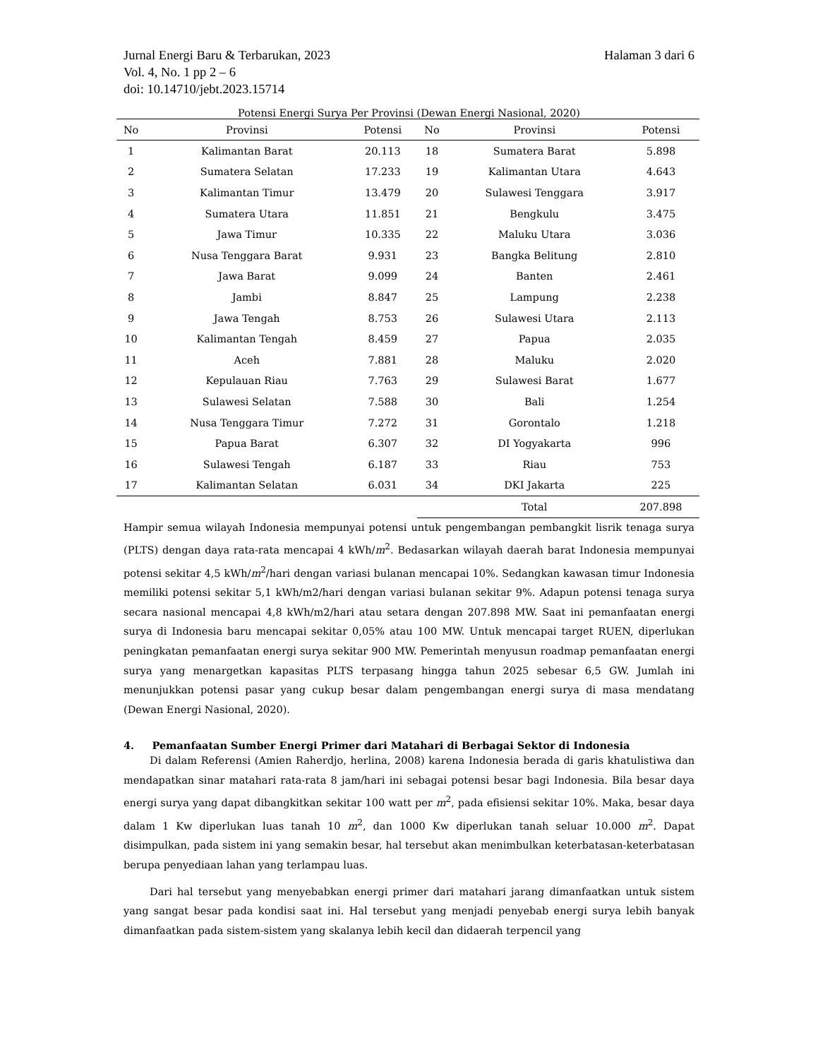Jurnal Energi Baru & Terbarukan, 2023
Vol. 4, No. 1 pp 2 – 6
doi: 10.14710/jebt.2023.15714
Halaman 3 dari 6
Potensi Energi Surya Per Provinsi (Dewan Energi Nasional, 2020)
| No | Provinsi | Potensi | No | Provinsi | Potensi |
| --- | --- | --- | --- | --- | --- |
| 1 | Kalimantan Barat | 20.113 | 18 | Sumatera Barat | 5.898 |
| 2 | Sumatera Selatan | 17.233 | 19 | Kalimantan Utara | 4.643 |
| 3 | Kalimantan Timur | 13.479 | 20 | Sulawesi Tenggara | 3.917 |
| 4 | Sumatera Utara | 11.851 | 21 | Bengkulu | 3.475 |
| 5 | Jawa Timur | 10.335 | 22 | Maluku Utara | 3.036 |
| 6 | Nusa Tenggara Barat | 9.931 | 23 | Bangka Belitung | 2.810 |
| 7 | Jawa Barat | 9.099 | 24 | Banten | 2.461 |
| 8 | Jambi | 8.847 | 25 | Lampung | 2.238 |
| 9 | Jawa Tengah | 8.753 | 26 | Sulawesi Utara | 2.113 |
| 10 | Kalimantan Tengah | 8.459 | 27 | Papua | 2.035 |
| 11 | Aceh | 7.881 | 28 | Maluku | 2.020 |
| 12 | Kepulauan Riau | 7.763 | 29 | Sulawesi Barat | 1.677 |
| 13 | Sulawesi Selatan | 7.588 | 30 | Bali | 1.254 |
| 14 | Nusa Tenggara Timur | 7.272 | 31 | Gorontalo | 1.218 |
| 15 | Papua Barat | 6.307 | 32 | DI Yogyakarta | 996 |
| 16 | Sulawesi Tengah | 6.187 | 33 | Riau | 753 |
| 17 | Kalimantan Selatan | 6.031 | 34 | DKI Jakarta | 225 |
| | | | | Total | 207.898 |
Hampir semua wilayah Indonesia mempunyai potensi untuk pengembangan pembangkit lisrik tenaga surya (PLTS) dengan daya rata-rata mencapai 4 kWh/m<sup>2</sup>. Bedasarkan wilayah daerah barat Indonesia mempunyai potensi sekitar 4,5 kWh/m<sup>2</sup>/hari dengan variasi bulanan mencapai 10%. Sedangkan kawasan timur Indonesia memiliki potensi sekitar 5,1 kWh/m2/hari dengan variasi bulanan sekitar 9%. Adapun potensi tenaga surya secara nasional mencapai 4,8 kWh/m2/hari atau setara dengan 207.898 MW. Saat ini pemanfaatan energi surya di Indonesia baru mencapai sekitar 0,05% atau 100 MW. Untuk mencapai target RUEN, diperlukan peningkatan pemanfaatan energi surya sekitar 900 MW. Pemerintah menyusun roadmap pemanfaatan energi surya yang menargetkan kapasitas PLTS terpasang hingga tahun 2025 sebesar 6,5 GW. Jumlah ini menunjukkan potensi pasar yang cukup besar dalam pengembangan energi surya di masa mendatang (Dewan Energi Nasional, 2020).
4. Pemanfaatan Sumber Energi Primer dari Matahari di Berbagai Sektor di Indonesia
Di dalam Referensi (Amien Raherdjo, herlina, 2008) karena Indonesia berada di garis khatulistiwa dan mendapatkan sinar matahari rata-rata 8 jam/hari ini sebagai potensi besar bagi Indonesia. Bila besar daya energi surya yang dapat dibangkitkan sekitar 100 watt per m<sup>2</sup>, pada efisiensi sekitar 10%. Maka, besar daya dalam 1 Kw diperlukan luas tanah 10 m<sup>2</sup>, dan 1000 Kw diperlukan tanah seluar 10.000 m<sup>2</sup>. Dapat disimpulkan, pada sistem ini yang semakin besar, hal tersebut akan menimbulkan keterbatasan-keterbatasan berupa penyediaan lahan yang terlampau luas.
Dari hal tersebut yang menyebabkan energi primer dari matahari jarang dimanfaatkan untuk sistem yang sangat besar pada kondisi saat ini. Hal tersebut yang menjadi penyebab energi surya lebih banyak dimanfaatkan pada sistem-sistem yang skalanya lebih kecil dan didaerah terpencil yang